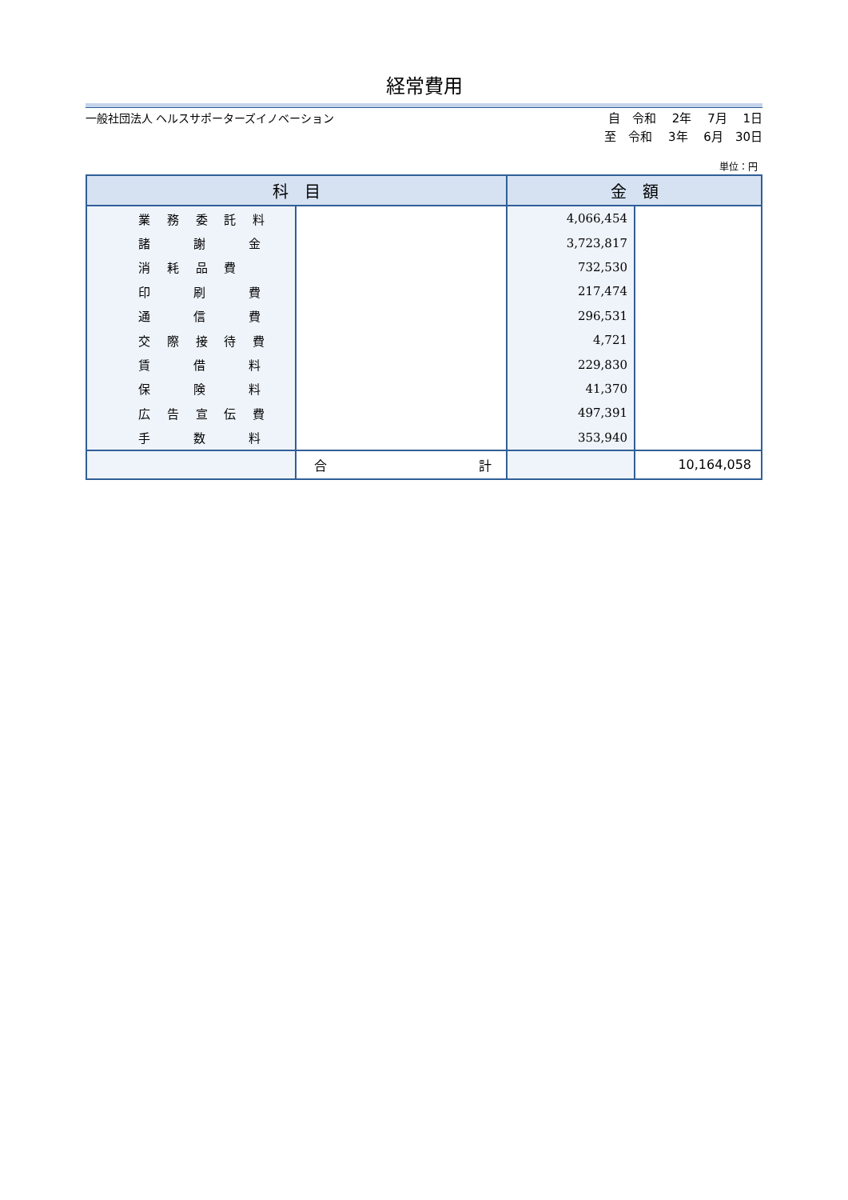経常費用
一般社団法人 ヘルスサポーターズイノベーション
自　令和　 2年　 7月　 1日 至　令和　 3年　 6月　30日
単位：円
| 科 目 | | 金 額 | |
| --- | --- | --- | --- |
| 業 務 委 託 料 | | 4,066,454 | |
| 諸 謝 金 | | 3,723,817 | |
| 消 耗 品 費 | | 732,530 | |
| 印 刷 費 | | 217,474 | |
| 通 信 費 | | 296,531 | |
| 交 際 接 待 費 | | 4,721 | |
| 賃 借 料 | | 229,830 | |
| 保 険 料 | | 41,370 | |
| 広 告 宣 伝 費 | | 497,391 | |
| 手 数 料 | | 353,940 | |
| | 合 計 | | 10,164,058 |